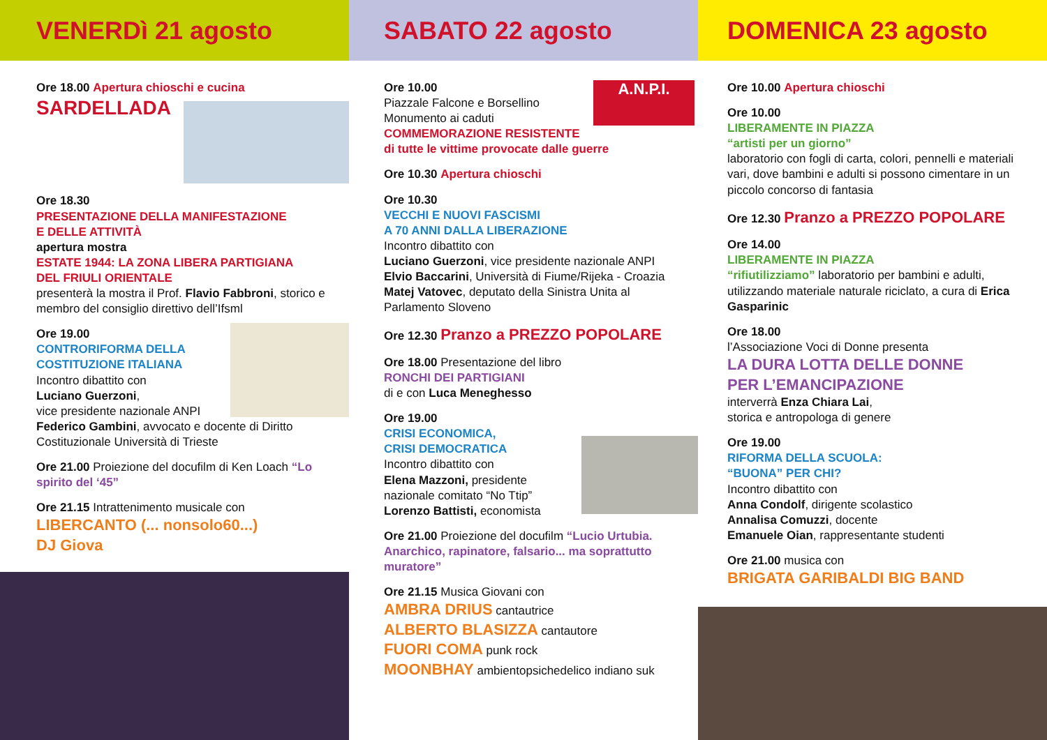VENERDì 21 agosto
Ore 18.00 Apertura chioschi e cucina
SARDELLADA
Ore 18.30
PRESENTAZIONE DELLA MANIFESTAZIONE
E DELLE ATTIVITÀ
apertura mostra
ESTATE 1944: LA ZONA LIBERA PARTIGIANA
DEL FRIULI ORIENTALE
presenterà la mostra il Prof. Flavio Fabbroni, storico e membro del consiglio direttivo dell’Ifsml
Ore 19.00
CONTRORIFORMA DELLA
COSTITUZIONE ITALIANA
Incontro dibattito con
Luciano Guerzoni,
vice presidente nazionale ANPI
Federico Gambini, avvocato e docente di Diritto Costituzionale Università di Trieste
Ore 21.00 Proiezione del docufilm di Ken Loach “Lo spirito del ‘45”
Ore 21.15 Intrattenimento musicale con
LIBERCANTO (... nonsolo60...)
DJ Giova
SABATO 22 agosto
Ore 10.00
Piazzale Falcone e Borsellino
Monumento ai caduti
COMMEMORAZIONE RESISTENTE
di tutte le vittime provocate dalle guerre
Ore 10.30 Apertura chioschi
Ore 10.30
VECCHI E NUOVI FASCISMI
A 70 ANNI DALLA LIBERAZIONE
Incontro dibattito con
Luciano Guerzoni, vice presidente nazionale ANPI
Elvio Baccarini, Università di Fiume/Rijeka - Croazia
Matej Vatovec, deputato della Sinistra Unita al Parlamento Sloveno
Ore 12.30 Pranzo a PREZZO POPOLARE
Ore 18.00 Presentazione del libro
RONCHI DEI PARTIGIANI
di e con Luca Meneghesso
Ore 19.00
CRISI ECONOMICA,
CRISI DEMOCRATICA
Incontro dibattito con
Elena Mazzoni, presidente
nazionale comitato “No Ttip”
Lorenzo Battisti, economista
Ore 21.00 Proiezione del docufilm “Lucio Urtubia. Anarchico, rapinatore, falsario... ma soprattutto muratore”
Ore 21.15 Musica Giovani con
AMBRA DRIUS cantautrice
ALBERTO BLASIZZA cantautore
FUORI COMA punk rock
MOONBHAY ambientopsichedelico indiano suk
A.N.P.I.
DOMENICA 23 agosto
Ore 10.00 Apertura chioschi
Ore 10.00
LIBERAMENTE IN PIAZZA
“artisti per un giorno”
laboratorio con fogli di carta, colori, pennelli e materiali vari, dove bambini e adulti si possono cimentare in un piccolo concorso di fantasia
Ore 12.30 Pranzo a PREZZO POPOLARE
Ore 14.00
LIBERAMENTE IN PIAZZA
“rifiutilizziamo” laboratorio per bambini e adulti, utilizzando materiale naturale riciclato, a cura di Erica Gasparinic
Ore 18.00
l’Associazione Voci di Donne presenta
LA DURA LOTTA DELLE DONNE
PER L’EMANCIPAZIONE
interverrà Enza Chiara Lai,
storica e antropologa di genere
Ore 19.00
RIFORMA DELLA SCUOLA:
“BUONA” PER CHI?
Incontro dibattito con
Anna Condolf, dirigente scolastico
Annalisa Comuzzi, docente
Emanuele Oian, rappresentante studenti
Ore 21.00 musica con
BRIGATA GARIBALDI BIG BAND